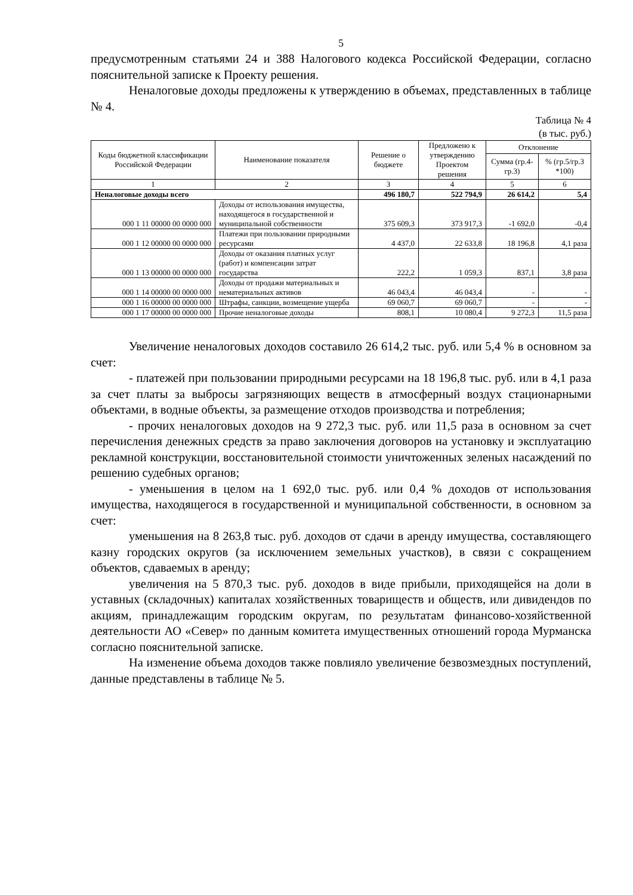5
предусмотренным статьями 24 и 388 Налогового кодекса Российской Федерации, согласно пояснительной записке к Проекту решения.
Неналоговые доходы предложены к утверждению в объемах, представленных в таблице № 4.
Таблица № 4
(в тыс. руб.)
| Коды бюджетной классификации Российской Федерации | Наименование показателя | Решение о бюджете | Предложено к утверждению Проектом решения | Отклонение | |
| --- | --- | --- | --- | --- | --- |
| | | | | Сумма (гр.4-гр.3) | % (гр.5/гр.3 *100) |
| 1 | 2 | 3 | 4 | 5 | 6 |
| Неналоговые доходы всего | | 496 180,7 | 522 794,9 | 26 614,2 | 5,4 |
| 000 1 11 00000 00 0000 000 | Доходы от использования имущества, находящегося в государственной и муниципальной собственности | 375 609,3 | 373 917,3 | -1 692,0 | -0,4 |
| 000 1 12 00000 00 0000 000 | Платежи при пользовании природными ресурсами | 4 437,0 | 22 633,8 | 18 196,8 | 4,1 раза |
| 000 1 13 00000 00 0000 000 | Доходы от оказания платных услуг (работ) и компенсации затрат государства | 222,2 | 1 059,3 | 837,1 | 3,8 раза |
| 000 1 14 00000 00 0000 000 | Доходы от продажи материальных и нематериальных активов | 46 043,4 | 46 043,4 | - | - |
| 000 1 16 00000 00 0000 000 | Штрафы, санкции, возмещение ущерба | 69 060,7 | 69 060,7 | - | - |
| 000 1 17 00000 00 0000 000 | Прочие неналоговые доходы | 808,1 | 10 080,4 | 9 272,3 | 11,5 раза |
Увеличение неналоговых доходов составило 26 614,2 тыс. руб. или 5,4 % в основном за счет:
- платежей при пользовании природными ресурсами на 18 196,8 тыс. руб. или в 4,1 раза за счет платы за выбросы загрязняющих веществ в атмосферный воздух стационарными объектами, в водные объекты, за размещение отходов производства и потребления;
- прочих неналоговых доходов на 9 272,3 тыс. руб. или 11,5 раза в основном за счет перечисления денежных средств за право заключения договоров на установку и эксплуатацию рекламной конструкции, восстановительной стоимости уничтоженных зеленых насаждений по решению судебных органов;
- уменьшения в целом на 1 692,0 тыс. руб. или 0,4 % доходов от использования имущества, находящегося в государственной и муниципальной собственности, в основном за счет:
уменьшения на 8 263,8 тыс. руб. доходов от сдачи в аренду имущества, составляющего казну городских округов (за исключением земельных участков), в связи с сокращением объектов, сдаваемых в аренду;
увеличения на 5 870,3 тыс. руб. доходов в виде прибыли, приходящейся на доли в уставных (складочных) капиталах хозяйственных товариществ и обществ, или дивидендов по акциям, принадлежащим городским округам, по результатам финансово-хозяйственной деятельности АО «Север» по данным комитета имущественных отношений города Мурманска согласно пояснительной записке.
На изменение объема доходов также повлияло увеличение безвозмездных поступлений, данные представлены в таблице № 5.